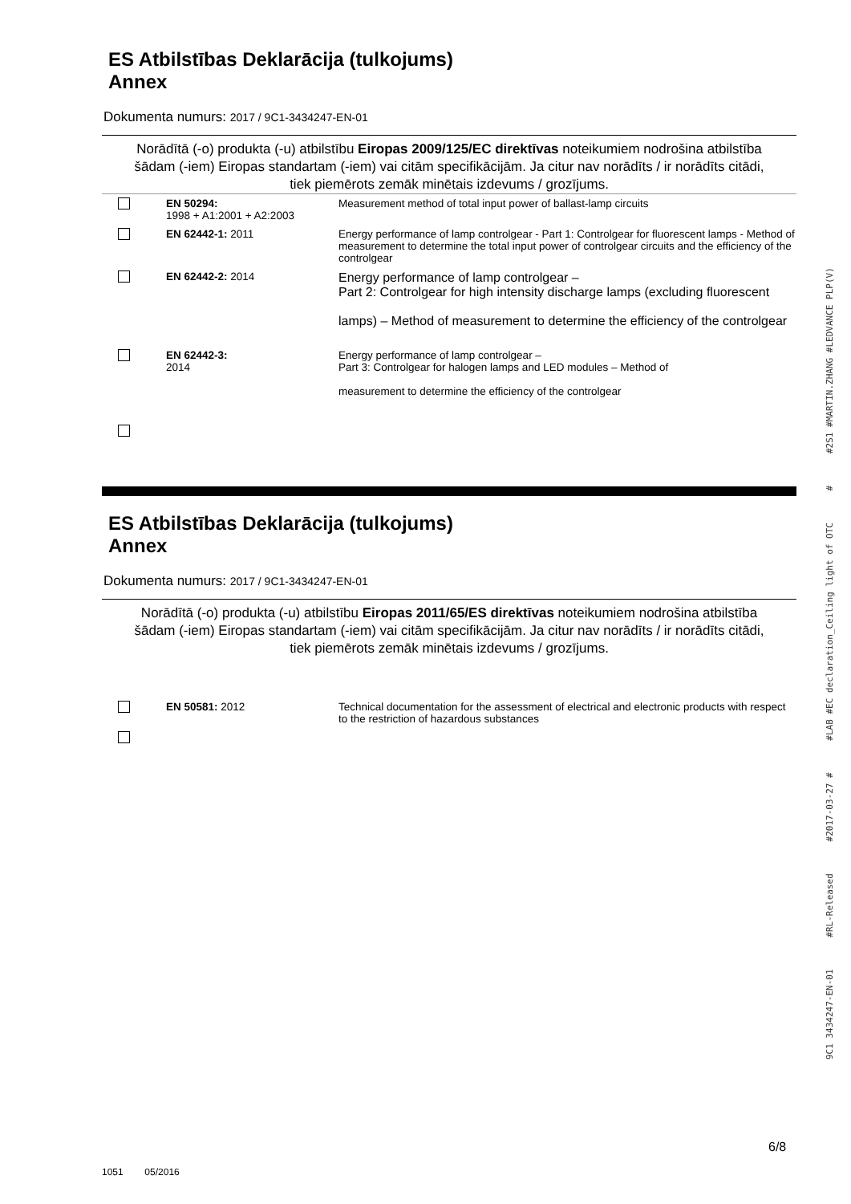ES Atbilstības Deklarācija (tulkojums)
Annex
Dokumenta numurs: 2017 / 9C1-3434247-EN-01
Norādītā (-o) produkta (-u) atbilstību Eiropas 2009/125/EC direktīvas noteikumiem nodrošina atbilstība šādam (-iem) Eiropas standartam (-iem) vai citām specifikācijām. Ja citur nav norādīts / ir norādīts citādi, tiek piemērots zemāk minētais izdevums / grozījums.
| | EN 50294: 1998 + A1:2001 + A2:2003 | Measurement method of total input power of ballast-lamp circuits |
| | EN 62442-1: 2011 | Energy performance of lamp controlgear - Part 1: Controlgear for fluorescent lamps - Method of measurement to determine the total input power of controlgear circuits and the efficiency of the controlgear |
| | EN 62442-2: 2014 | Energy performance of lamp controlgear – Part 2: Controlgear for high intensity discharge lamps (excluding fluorescent lamps) – Method of measurement to determine the efficiency of the controlgear |
| | EN 62442-3: 2014 | Energy performance of lamp controlgear – Part 3: Controlgear for halogen lamps and LED modules – Method of measurement to determine the efficiency of the controlgear |
ES Atbilstības Deklarācija (tulkojums)
Annex
Dokumenta numurs: 2017 / 9C1-3434247-EN-01
Norādītā (-o) produkta (-u) atbilstību Eiropas 2011/65/ES direktīvas noteikumiem nodrošina atbilstība šādam (-iem) Eiropas standartam (-iem) vai citām specifikācijām. Ja citur nav norādīts / ir norādīts citādi, tiek piemērots zemāk minētais izdevums / grozījums.
| | EN 50581: 2012 | Technical documentation for the assessment of electrical and electronic products with respect to the restriction of hazardous substances |
9C1 3434247-EN-01 #RL-Released #2017-03-27 # #LAB #EC declaration_Ceiling light of OTC # #2S1 #MARTIN.ZHANG #LEDVANCE PLP(V)
6/8
1051 05/2016